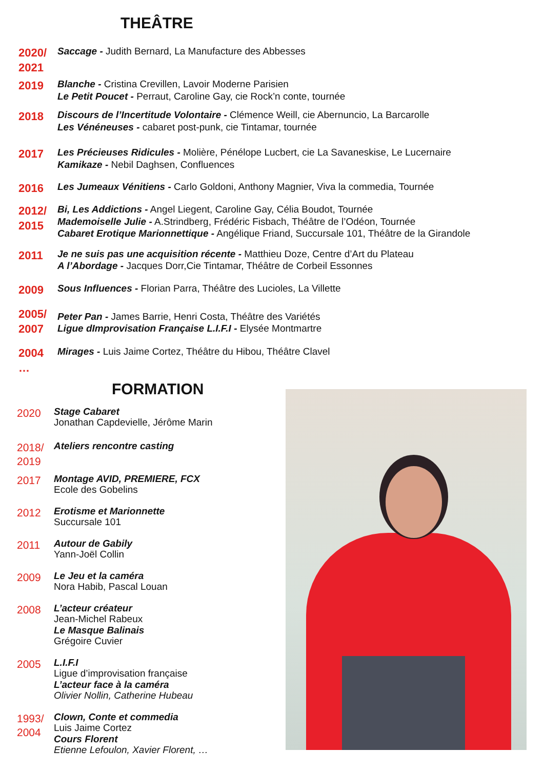THEÂTRE
2020/
2021
Saccage - Judith Bernard, La Manufacture des Abbesses
2019
Blanche - Cristina Crevillen, Lavoir Moderne Parisien
Le Petit Poucet - Perraut, Caroline Gay, cie Rock’n conte, tournée
2018
Discours de l’Incertitude Volontaire - Clémence Weill, cie Abernuncio, La Barcarolle
Les Vénéneuses - cabaret post-punk, cie Tintamar, tournée
2017
Les Précieuses Ridicules - Molière, Pénélope Lucbert, cie La Savaneskise, Le Lucernaire
Kamikaze - Nebil Daghsen, Confluences
2016
Les Jumeaux Vénitiens - Carlo Goldoni, Anthony Magnier, Viva la commedia, Tournée
2012/
2015
Bi, Les Addictions - Angel Liegent, Caroline Gay, Célia Boudot, Tournée
Mademoiselle Julie - A.Strindberg, Frédéric Fisbach, Théâtre de l’Odéon, Tournée
Cabaret Erotique Marionnettique - Angélique Friand, Succursale 101, Théâtre de la Girandole
2011
Je ne suis pas une acquisition récente - Matthieu Doze, Centre d’Art du Plateau
A l’Abordage - Jacques Dorr,Cie Tintamar, Théâtre de Corbeil Essonnes
2009
Sous Influences - Florian Parra, Théâtre des Lucioles, La Villette
2005/
2007
Peter Pan - James Barrie, Henri Costa, Théâtre des Variétés
Ligue dImprovisation Française L.I.F.I - Elysée Montmartre
2004
…
Mirages - Luis Jaime Cortez, Théâtre du Hibou, Théâtre Clavel
FORMATION
2020
Stage Cabaret
Jonathan Capdevielle, Jérôme Marin
2018/
2019
Ateliers rencontre casting
2017
Montage AVID, PREMIERE, FCX
Ecole des Gobelins
2012
Erotisme et Marionnette
Succursale 101
2011
Autour de Gabily
Yann-Joël Collin
2009
Le Jeu et la caméra
Nora Habib, Pascal Louan
2008
L’acteur créateur
Jean-Michel Rabeux
Le Masque Balinais
Grégoire Cuvier
2005
L.I.F.I
Ligue d’improvisation française
L’acteur face à la caméra
Olivier Nollin, Catherine Hubeau
1993/
2004
Clown, Conte et commedia
Luis Jaime Cortez
Cours Florent
Etienne Lefoulon, Xavier Florent, …